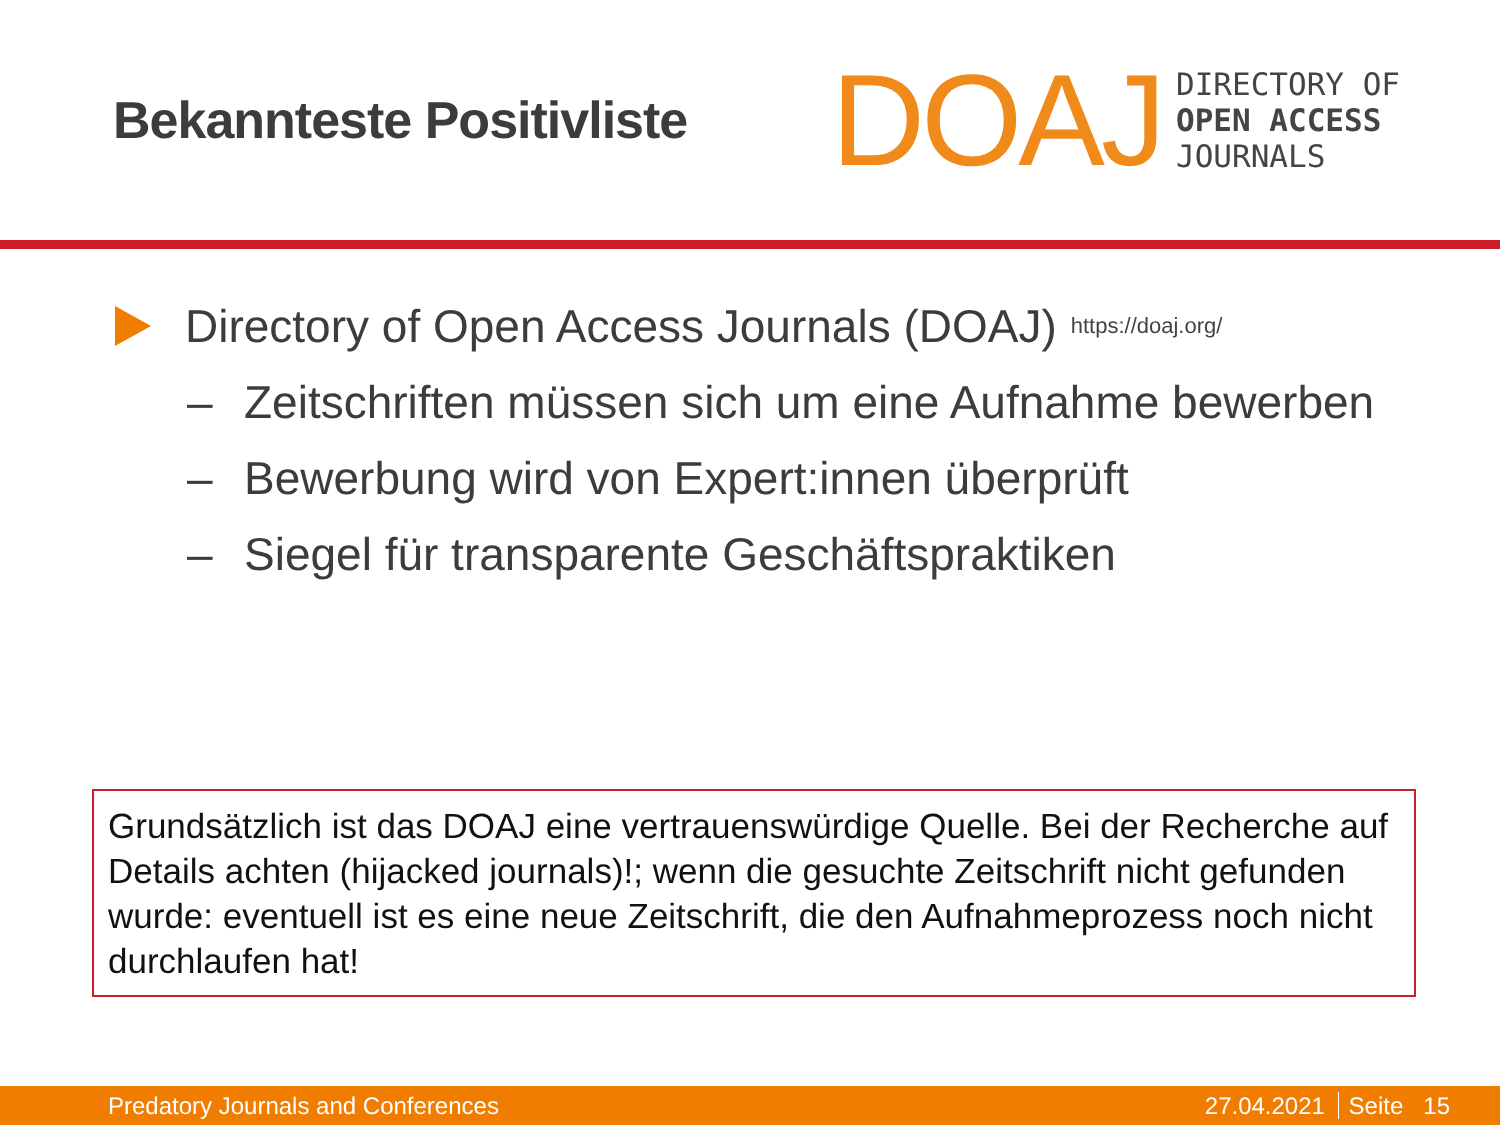Bekannteste Positivliste
DOAJ
DIRECTORY OF
OPEN ACCESS
JOURNALS
Directory of Open Access Journals (DOAJ) https://doaj.org/
– Zeitschriften müssen sich um eine Aufnahme bewerben
– Bewerbung wird von Expert:innen überprüft
– Siegel für transparente Geschäftspraktiken
Grundsätzlich ist das DOAJ eine vertrauenswürdige Quelle. Bei der Recherche auf Details achten (hijacked journals)!; wenn die gesuchte Zeitschrift nicht gefunden wurde: eventuell ist es eine neue Zeitschrift, die den Aufnahmeprozess noch nicht durchlaufen hat!
Predatory Journals and Conferences 27.04.2021 Seite 15